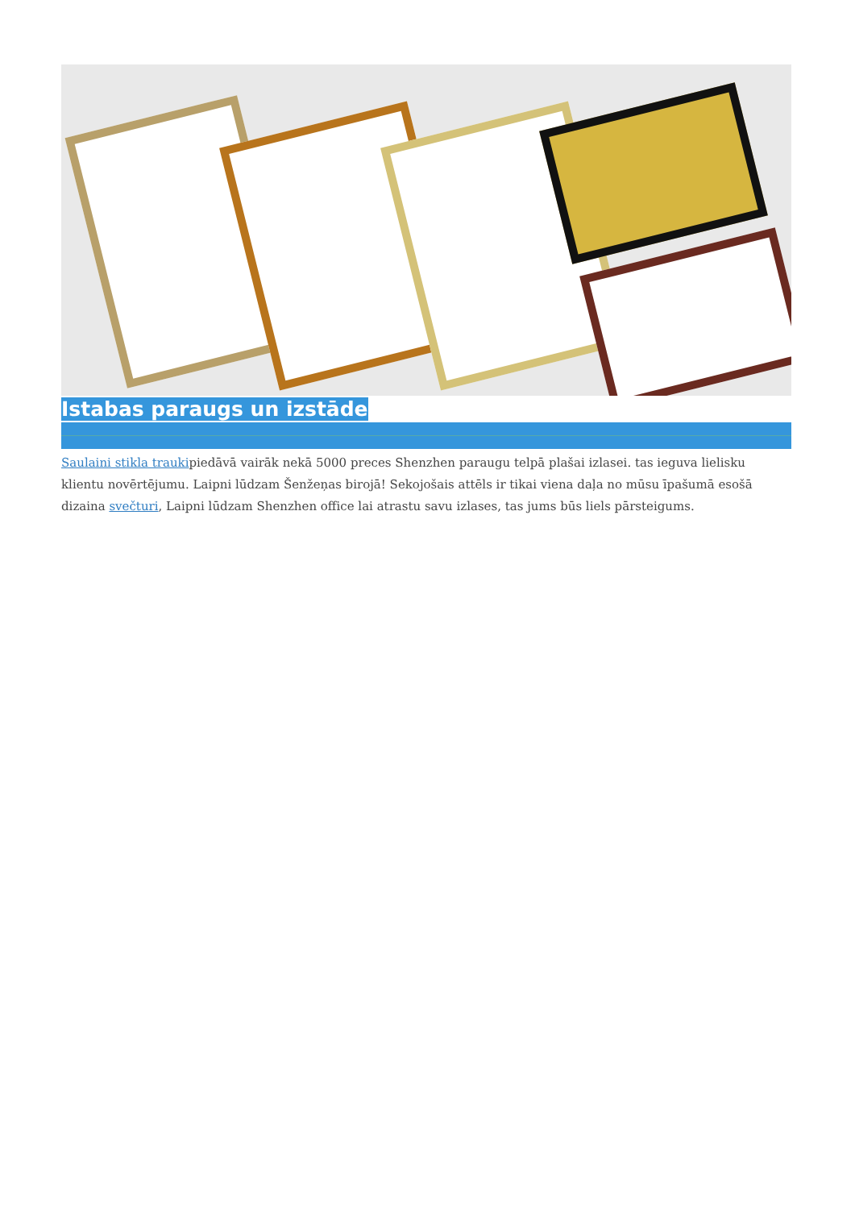Istabas paraugs un izstāde
Saulaini stikla traukipiedāvā vairāk nekā 5000 preces Shenzhen paraugu telpā plašai izlasei. tas ieguva lielisku klientu novērtējumu. Laipni lūdzam Šenžeņas birojā! Sekojošais attēls ir tikai viena daļa no mūsu īpašumā esošā dizaina svečturi, Laipni lūdzam Shenzhen office lai atrastu savu izlases, tas jums būs liels pārsteigums.